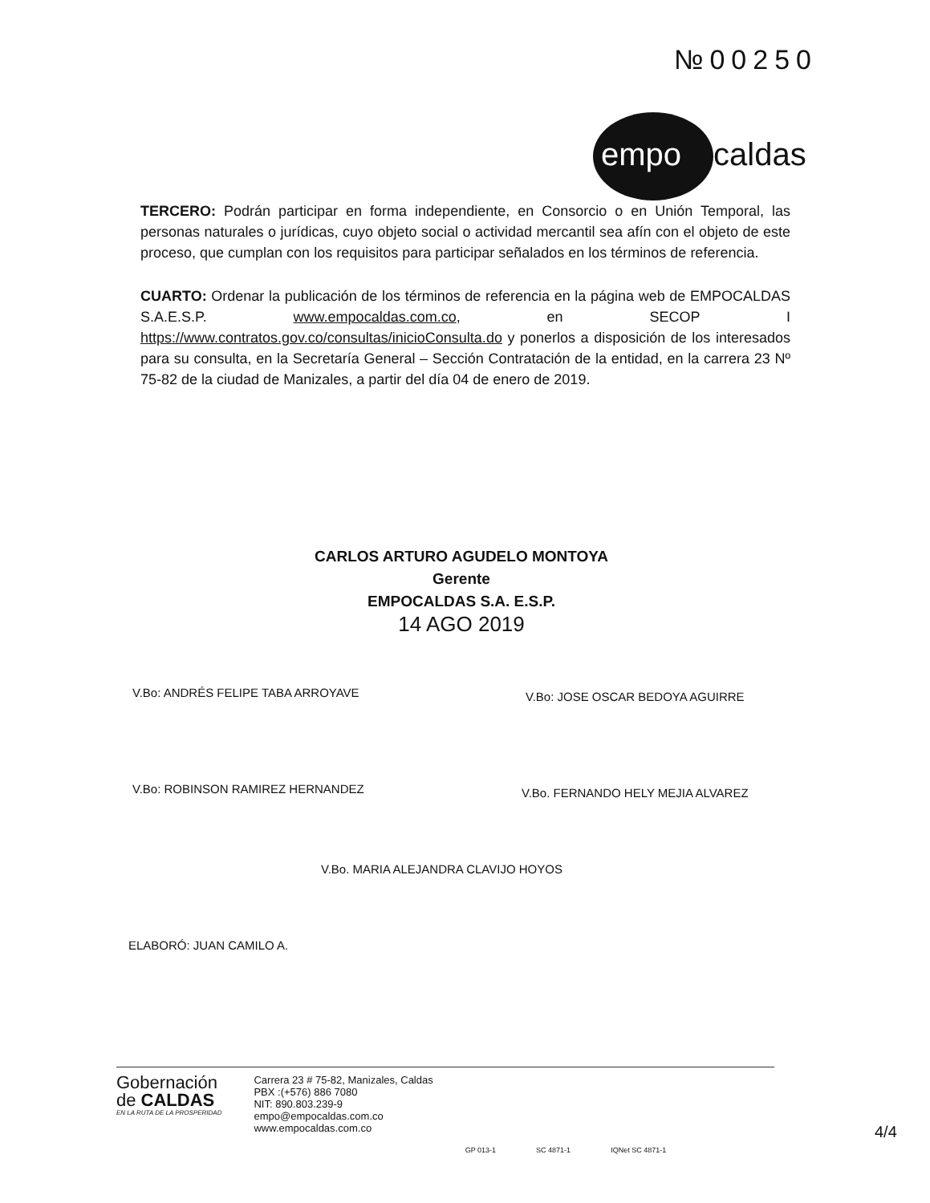№00250
empo caldas
TERCERO: Podrán participar en forma independiente, en Consorcio o en Unión Temporal, las personas naturales o jurídicas, cuyo objeto social o actividad mercantil sea afín con el objeto de este proceso, que cumplan con los requisitos para participar señalados en los términos de referencia.
CUARTO: Ordenar la publicación de los términos de referencia en la página web de EMPOCALDAS S.A.E.S.P. www.empocaldas.com.co, en SECOP I https://www.contratos.gov.co/consultas/inicioConsulta.do y ponerlos a disposición de los interesados para su consulta, en la Secretaría General – Sección Contratación de la entidad, en la carrera 23 Nº 75-82 de la ciudad de Manizales, a partir del día 04 de enero de 2019.
CARLOS ARTURO AGUDELO MONTOYA
Gerente
EMPOCALDAS S.A. E.S.P.
14 AGO 2019
V.Bo: ANDRÉS FELIPE TABA ARROYAVE
V.Bo: JOSE OSCAR BEDOYA AGUIRRE
V.Bo: ROBINSON RAMIREZ HERNANDEZ
V.Bo. FERNANDO HELY MEJIA ALVAREZ
V.Bo. MARIA ALEJANDRA CLAVIJO HOYOS
ELABORÓ: JUAN CAMILO A.
Gobernación
de CALDAS
EN LA RUTA DE LA PROSPERIDAD
Carrera 23 # 75-82, Manizales, Caldas
PBX :(+576) 886 7080
NIT: 890.803.239-9
empo@empocaldas.com.co
www.empocaldas.com.co
GP 013-1 SC 4871-1 IQNet SC 4871-1
4/4